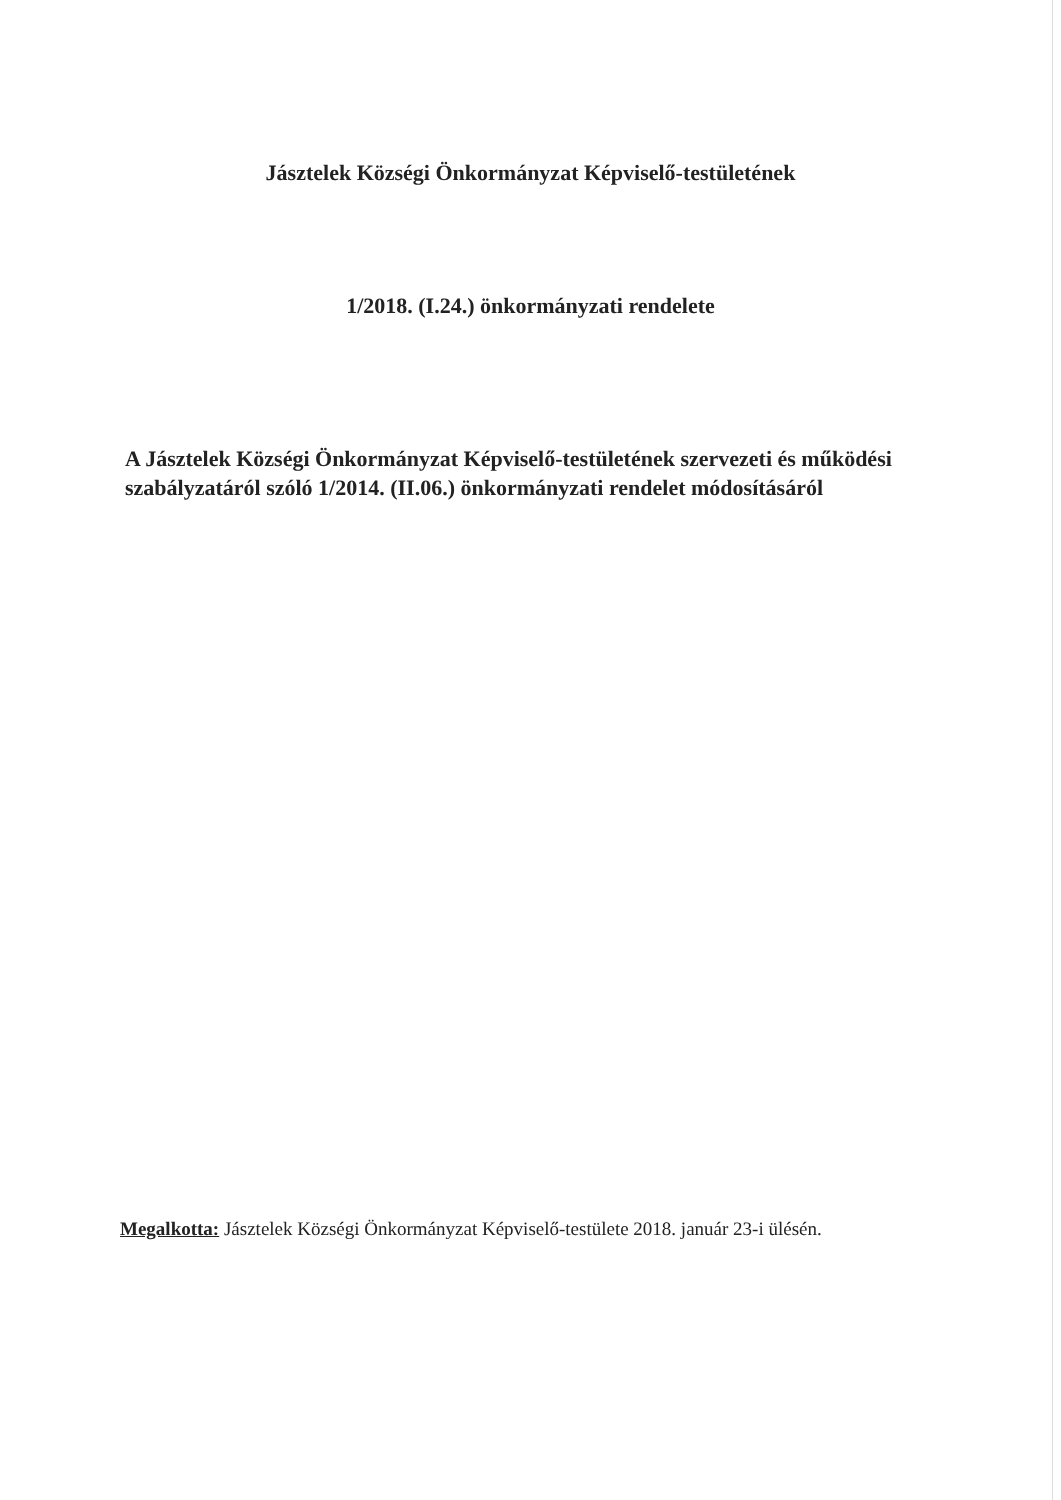Jásztelek Községi Önkormányzat Képviselő-testületének
1/2018. (I.24.) önkormányzati rendelete
A Jásztelek Községi Önkormányzat Képviselő-testületének szervezeti és működési szabályzatáról szóló 1/2014. (II.06.) önkormányzati rendelet módosításáról
Megalkotta: Jásztelek Községi Önkormányzat Képviselő-testülete 2018. január 23-i ülésén.